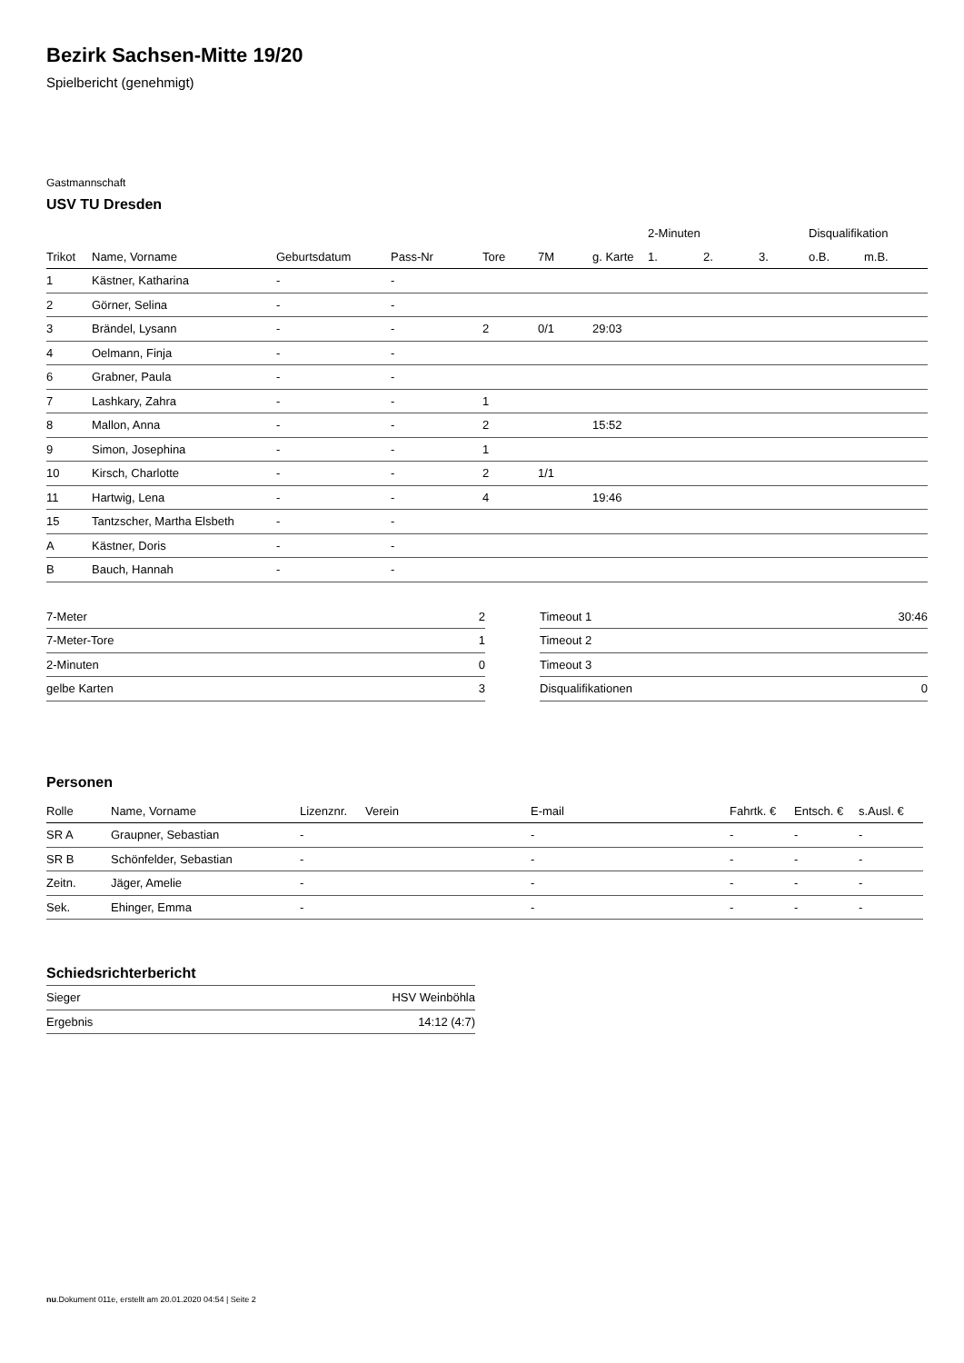Bezirk Sachsen-Mitte 19/20
Spielbericht (genehmigt)
Gastmannschaft
USV TU Dresden
| | | | | | | | 2-Minuten | | | Disqualifikation | |
| --- | --- | --- | --- | --- | --- | --- | --- | --- | --- | --- | --- |
| Trikot | Name, Vorname | Geburtsdatum | Pass-Nr | Tore | 7M | g. Karte | 1. | 2. | 3. | o.B. | m.B. |
| 1 | Kästner, Katharina | - | - | | | | | | | | |
| 2 | Görner, Selina | - | - | | | | | | | | |
| 3 | Brändel, Lysann | - | - | 2 | 0/1 | 29:03 | | | | | |
| 4 | Oelmann, Finja | - | - | | | | | | | | |
| 6 | Grabner, Paula | - | - | | | | | | | | |
| 7 | Lashkary, Zahra | - | - | 1 | | | | | | | |
| 8 | Mallon, Anna | - | - | 2 | | 15:52 | | | | | |
| 9 | Simon, Josephina | - | - | 1 | | | | | | | |
| 10 | Kirsch, Charlotte | - | - | 2 | 1/1 | | | | | | |
| 11 | Hartwig, Lena | - | - | 4 | | 19:46 | | | | | |
| 15 | Tantzscher, Martha Elsbeth | - | - | | | | | | | | |
| A | Kästner, Doris | - | - | | | | | | | | |
| B | Bauch, Hannah | - | - | | | | | | | | |
| 7-Meter | 2 |
| 7-Meter-Tore | 1 |
| 2-Minuten | 0 |
| gelbe Karten | 3 |
| Timeout 1 | 30:46 |
| Timeout 2 | |
| Timeout 3 | |
| Disqualifikationen | 0 |
Personen
| Rolle | Name, Vorname | Lizenznr. | Verein | E-mail | Fahrtk. € | Entsch. € | s.Ausl. € |
| --- | --- | --- | --- | --- | --- | --- | --- |
| SR A | Graupner, Sebastian | - | | - | - | - | - |
| SR B | Schönfelder, Sebastian | - | | - | - | - | - |
| Zeitn. | Jäger, Amelie | - | | - | - | - | - |
| Sek. | Ehinger, Emma | - | | - | - | - | - |
Schiedsrichterbericht
| Sieger | HSV Weinböhla |
| Ergebnis | 14:12 (4:7) |
nu.Dokument 011e, erstellt am 20.01.2020 04:54 | Seite 2